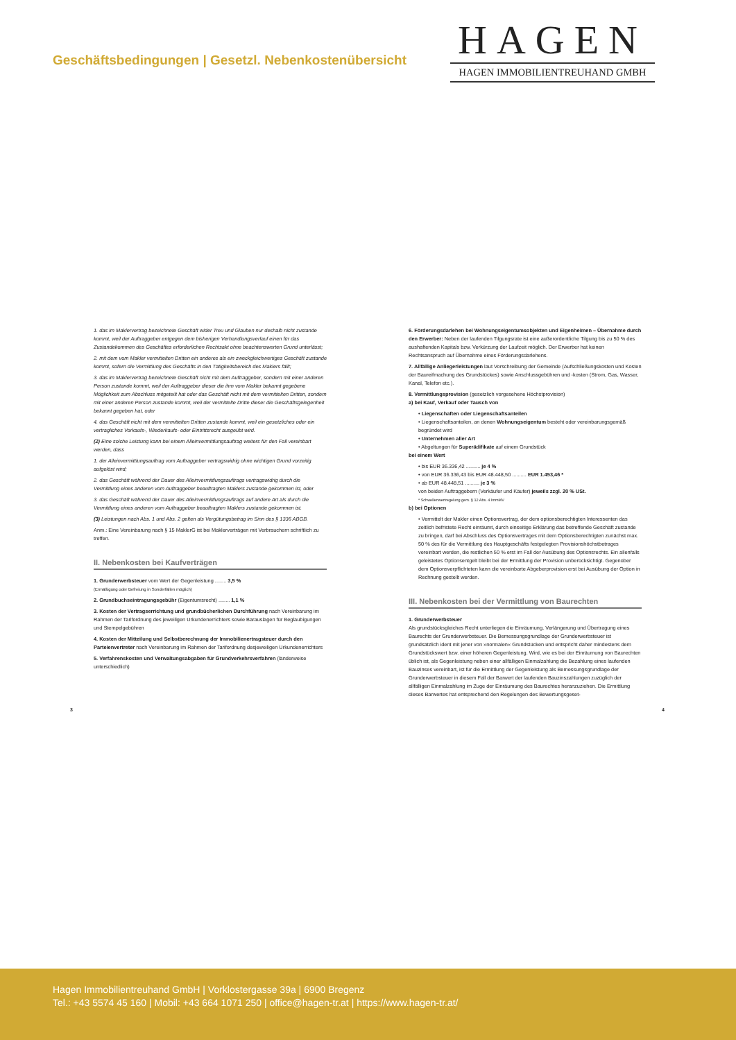Geschäftsbedingungen | Gesetzl. Nebenkostenübersicht
HAGEN
HAGEN IMMOBILIENTREUHAND GMBH
1. das im Maklervertrag bezeichnete Geschäft wider Treu und Glauben nur deshalb nicht zustande kommt, weil der Auftraggeber entgegen dem bisherigen Verhandlungsverlauf einen für das Zustandekommen des Geschäftes erforderlichen Rechtsakt ohne beachtenswerten Grund unterlässt;
2. mit dem vom Makler vermittelten Dritten ein anderes als ein zweckgleichwertiges Geschäft zustande kommt, sofern die Vermittlung des Geschäfts in den Tätigkeitsbereich des Maklers fällt;
3. das im Maklervertrag bezeichnete Geschäft nicht mit dem Auftraggeber, sondern mit einer anderen Person zustande kommt, weil der Auftraggeber dieser die ihm vom Makler bekannt gegebene Möglichkeit zum Abschluss mitgeteilt hat oder das Geschäft nicht mit dem vermittelten Dritten, sondern mit einer anderen Person zustande kommt, weil der vermittelte Dritte dieser die Geschäftsgelegenheit bekannt gegeben hat, oder
4. das Geschäft nicht mit dem vermittelten Dritten zustande kommt, weil ein gesetzliches oder ein vertragliches Vorkaufs-, Wiederkaufs- oder Eintrittsrecht ausgeübt wird.
(2) Eine solche Leistung kann bei einem Alleinvermittlungsauftrag weiters für den Fall vereinbart werden, dass
1. der Alleinvermittlungsauftrag vom Auftraggeber vertragswidrig ohne wichtigen Grund vorzeitig aufgelöst wird;
2. das Geschäft während der Dauer des Alleinvermittlungsauftrags vertragswidrig durch die Vermittlung eines anderen vom Auftraggeber beauftragten Maklers zustande gekommen ist, oder
3. das Geschäft während der Dauer des Alleinvermittlungsauftrags auf andere Art als durch die Vermittlung eines anderen vom Auftraggeber beauftragten Maklers zustande gekommen ist.
(3) Leistungen nach Abs. 1 und Abs. 2 gelten als Vergütungsbetrag im Sinn des § 1336 ABGB.
Anm.: Eine Vereinbarung nach § 15 MaklerG ist bei Maklerverträgen mit Verbrauchern schriftlich zu treffen.
II. Nebenkosten bei Kaufverträgen
1. Grunderwerbsteuer vom Wert der Gegenleistung ........ 3,5 %
(Ermäßigung oder Befreiung in Sonderfällen möglich)
2. Grundbuchseintragungsgebühr (Eigentumsrecht) ........ 1,1 %
3. Kosten der Vertragserrichtung und grundbücherlichen Durchführung nach Vereinbarung im Rahmen der Tarifordnung des jeweiligen Urkundenerrichters sowie Barauslagen für Beglaubigungen und Stempelgebühren
4. Kosten der Mitteilung und Selbstberechnung der Immobilienertragsteuer durch den Parteienvertreter nach Vereinbarung im Rahmen der Tarifordnung desjeweiligen Urkundenerrichters
5. Verfahrenskosten und Verwaltungsabgaben für Grundverkehrsverfahren (länderweise unterschiedlich)
6. Förderungsdarlehen bei Wohnungseigentumsobjekten und Eigenheimen – Übernahme durch den Erwerber: Neben der laufenden Tilgungsrate ist eine außerordentliche Tilgung bis zu 50 % des aushaftenden Kapitals bzw. Verkürzung der Laufzeit möglich. Der Erwerber hat keinen Rechtsanspruch auf Übernahme eines Förderungsdarlehens.
7. Allfällige Anliegerleistungen laut Vorschreibung der Gemeinde (Aufschließungskosten und Kosten der Baureifmachung des Grundstückes) sowie Anschlussgebühren und -kosten (Strom, Gas, Wasser, Kanal, Telefon etc.).
8. Vermittlungsprovision (gesetzlich vorgesehene Höchstprovision)
a) bei Kauf, Verkauf oder Tausch von
• Liegenschaften oder Liegenschaftsanteilen
• Liegenschaftsanteilen, an denen Wohnungseigentum besteht oder vereinbarungsgemäß begründet wird
• Unternehmen aller Art
• Abgeltungen für Superädifikate auf einem Grundstück
bei einem Wert
• bis EUR 36.336,42 .......... je 4 %
• von EUR 36.336,43 bis EUR 48.448,50 .......... EUR 1.453,46 *
• ab EUR 48.448,51 .......... je 3 %
von beiden Auftraggebern (Verkäufer und Käufer) jeweils zzgl. 20 % USt.
* Schwellenwertregelung gem. § 12 Abs. 4 ImmMV
b) bei Optionen
• Vermittelt der Makler einen Optionsvertrag, der dem optionsberechtigten Interessenten das zeitlich befristete Recht einräumt, durch einseitige Erklärung das betreffende Geschäft zustande zu bringen, darf bei Abschluss des Optionsvertrages mit dem Optionsberechtigten zunächst max. 50 % des für die Vermittlung des Hauptgeschäfts festgelegten Provisionshöchstbetrages vereinbart werden, die restlichen 50 % erst im Fall der Ausübung des Optionsrechts. Ein allenfalls geleistetes Optionsentgelt bleibt bei der Ermittlung der Provision unberücksichtigt. Gegenüber dem Optionsverpflichteten kann die vereinbarte Abgeberprovision erst bei Ausübung der Option in Rechnung gestellt werden.
III. Nebenkosten bei der Vermittlung von Baurechten
1. Grunderwerbsteuer
Als grundstücksgleiches Recht unterliegen die Einräumung, Verlängerung und Übertragung eines Baurechts der Grunderwerbsteuer. Die Bemessungsgrundlage der Grunderwerbsteuer ist grundsätzlich ident mit jener von »normalen« Grundstücken und entspricht daher mindestens dem Grundstückswert bzw. einer höheren Gegenleistung. Wird, wie es bei der Einräumung von Baurechten üblich ist, als Gegenleistung neben einer allfälligen Einmalzahlung die Bezahlung eines laufenden Bauzinses vereinbart, ist für die Ermittlung der Gegenleistung als Bemessungsgrundlage der Grunderwerbsteuer in diesem Fall der Barwert der laufenden Bauzinszahlungen zuzüglich der allfälligen Einmalzahlung im Zuge der Einräumung des Baurechtes heranzuziehen. Die Ermittlung dieses Barwertes hat entsprechend den Regelungen des Bewertungsgeset-
3 4
Hagen Immobilientreuhand GmbH | Vorklostergasse 39a | 6900 Bregenz
Tel.: +43 5574 45 160 | Mobil: +43 664 1071 250 | office@hagen-tr.at | https://www.hagen-tr.at/